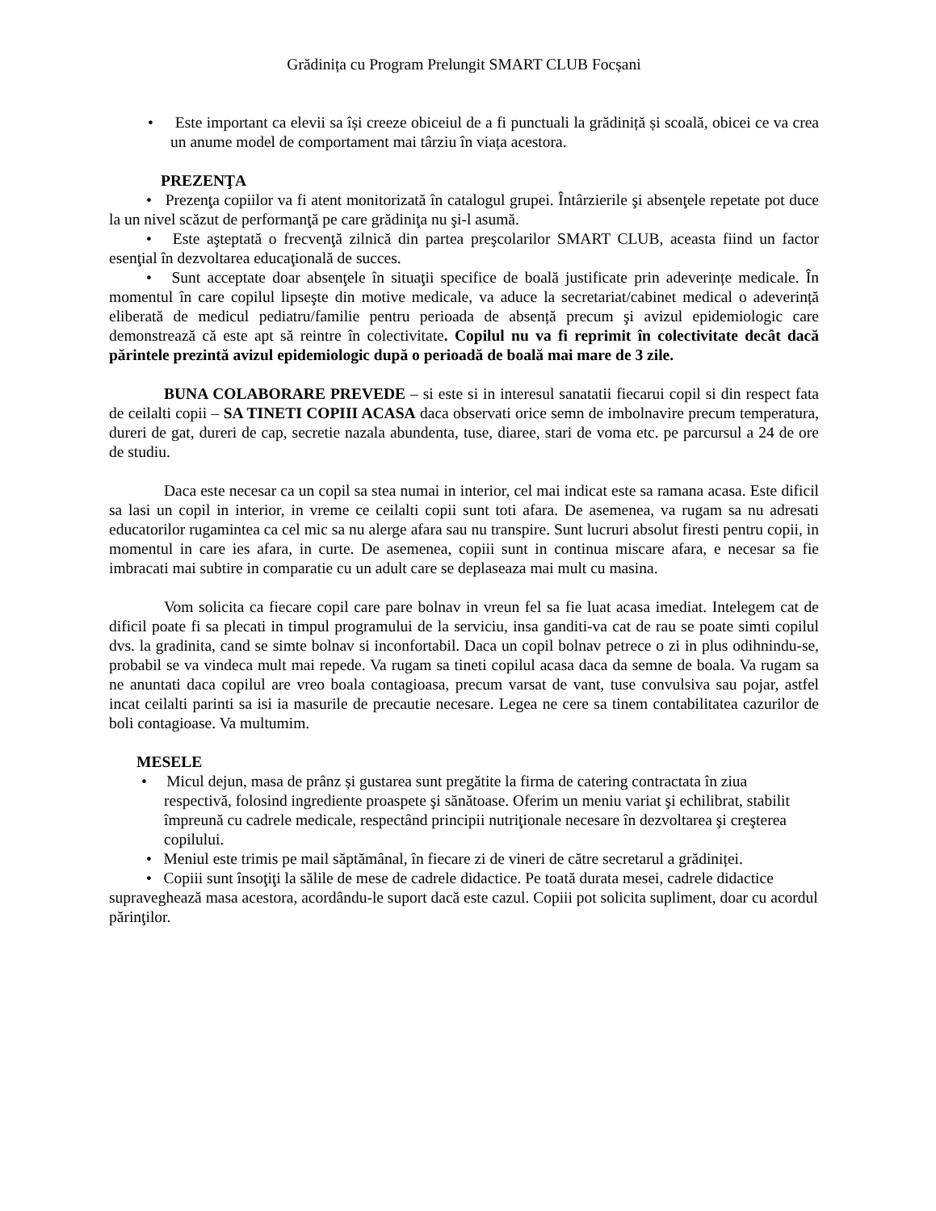Grădinița cu Program Prelungit SMART CLUB Focșani
• Este important ca elevii sa își creeze obiceiul de a fi punctuali la grădiniță și scoală, obicei ce va crea un anume model de comportament mai târziu în viața acestora.
PREZENŢA
• Prezenţa copiilor va fi atent monitorizată în catalogul grupei. Întârzierile şi absenţele repetate pot duce la un nivel scăzut de performanţă pe care grădiniţa nu şi-l asumă.
• Este aşteptată o frecvenţă zilnică din partea preşcolarilor SMART CLUB, aceasta fiind un factor esenţial în dezvoltarea educaţională de succes.
• Sunt acceptate doar absenţele în situaţii specifice de boală justificate prin adeverințe medicale. În momentul în care copilul lipseşte din motive medicale, va aduce la secretariat/cabinet medical o adeverință eliberată de medicul pediatru/familie pentru perioada de absență precum şi avizul epidemiologic care demonstrează că este apt să reintre în colectivitate. Copilul nu va fi reprimit în colectivitate decât dacă părintele prezintă avizul epidemiologic după o perioadă de boală mai mare de 3 zile.
BUNA COLABORARE PREVEDE – si este si in interesul sanatatii fiecarui copil si din respect fata de ceilalti copii – SA TINETI COPIII ACASA daca observati orice semn de imbolnavire precum temperatura, dureri de gat, dureri de cap, secretie nazala abundenta, tuse, diaree, stari de voma etc. pe parcursul a 24 de ore de studiu.
Daca este necesar ca un copil sa stea numai in interior, cel mai indicat este sa ramana acasa. Este dificil sa lasi un copil in interior, in vreme ce ceilalti copii sunt toti afara. De asemenea, va rugam sa nu adresati educatorilor rugamintea ca cel mic sa nu alerge afara sau nu transpire. Sunt lucruri absolut firesti pentru copii, in momentul in care ies afara, in curte. De asemenea, copiii sunt in continua miscare afara, e necesar sa fie imbracati mai subtire in comparatie cu un adult care se deplaseaza mai mult cu masina.
Vom solicita ca fiecare copil care pare bolnav in vreun fel sa fie luat acasa imediat. Intelegem cat de dificil poate fi sa plecati in timpul programului de la serviciu, insa ganditi-va cat de rau se poate simti copilul dvs. la gradinita, cand se simte bolnav si inconfortabil. Daca un copil bolnav petrece o zi in plus odihnindu-se, probabil se va vindeca mult mai repede. Va rugam sa tineti copilul acasa daca da semne de boala. Va rugam sa ne anuntati daca copilul are vreo boala contagioasa, precum varsat de vant, tuse convulsiva sau pojar, astfel incat ceilalti parinti sa isi ia masurile de precautie necesare. Legea ne cere sa tinem contabilitatea cazurilor de boli contagioase. Va multumim.
MESELE
• Micul dejun, masa de prânz și gustarea sunt pregătite la firma de catering contractata în ziua respectivă, folosind ingrediente proaspete şi sănătoase. Oferim un meniu variat şi echilibrat, stabilit împreună cu cadrele medicale, respectând principii nutriţionale necesare în dezvoltarea şi creşterea copilului.
• Meniul este trimis pe mail săptămânal, în fiecare zi de vineri de către secretarul a grădiniței.
• Copiii sunt însoţiţi la sălile de mese de cadrele didactice. Pe toată durata mesei, cadrele didactice supraveghează masa acestora, acordându-le suport dacă este cazul. Copiii pot solicita supliment, doar cu acordul părinţilor.